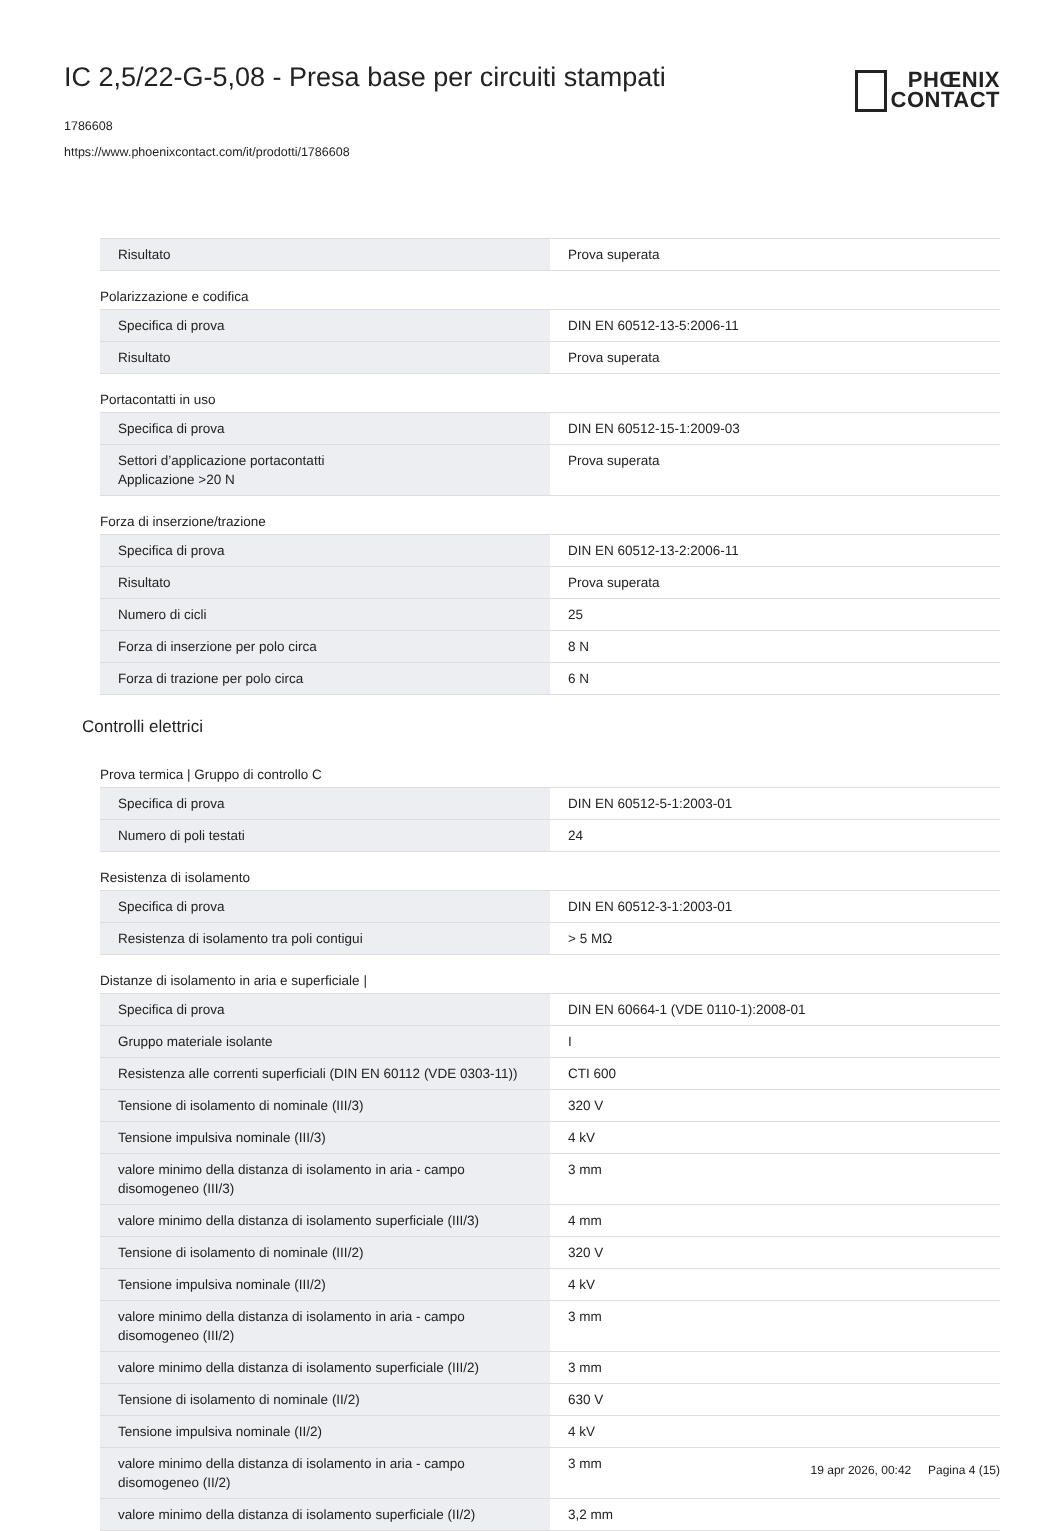IC 2,5/22-G-5,08 - Presa base per circuiti stampati
1786608
https://www.phoenixcontact.com/it/prodotti/1786608
PHŒNIX
CONTACT
| Risultato | Prova superata |
Polarizzazione e codifica
| Specifica di prova | DIN EN 60512-13-5:2006-11 |
| Risultato | Prova superata |
Portacontatti in uso
| Specifica di prova | DIN EN 60512-15-1:2009-03 |
| Settori d’applicazione portacontatti Applicazione >20 N | Prova superata |
Forza di inserzione/trazione
| Specifica di prova | DIN EN 60512-13-2:2006-11 |
| Risultato | Prova superata |
| Numero di cicli | 25 |
| Forza di inserzione per polo circa | 8 N |
| Forza di trazione per polo circa | 6 N |
Controlli elettrici
Prova termica | Gruppo di controllo C
| Specifica di prova | DIN EN 60512-5-1:2003-01 |
| Numero di poli testati | 24 |
Resistenza di isolamento
| Specifica di prova | DIN EN 60512-3-1:2003-01 |
| Resistenza di isolamento tra poli contigui | > 5 MΩ |
Distanze di isolamento in aria e superficiale |
| Specifica di prova | DIN EN 60664-1 (VDE 0110-1):2008-01 |
| Gruppo materiale isolante | I |
| Resistenza alle correnti superficiali (DIN EN 60112 (VDE 0303-11)) | CTI 600 |
| Tensione di isolamento di nominale (III/3) | 320 V |
| Tensione impulsiva nominale (III/3) | 4 kV |
| valore minimo della distanza di isolamento in aria - campo disomogeneo (III/3) | 3 mm |
| valore minimo della distanza di isolamento superficiale (III/3) | 4 mm |
| Tensione di isolamento di nominale (III/2) | 320 V |
| Tensione impulsiva nominale (III/2) | 4 kV |
| valore minimo della distanza di isolamento in aria - campo disomogeneo (III/2) | 3 mm |
| valore minimo della distanza di isolamento superficiale (III/2) | 3 mm |
| Tensione di isolamento di nominale (II/2) | 630 V |
| Tensione impulsiva nominale (II/2) | 4 kV |
| valore minimo della distanza di isolamento in aria - campo disomogeneo (II/2) | 3 mm |
| valore minimo della distanza di isolamento superficiale (II/2) | 3,2 mm |
19 apr 2026, 00:42 Pagina 4 (15)